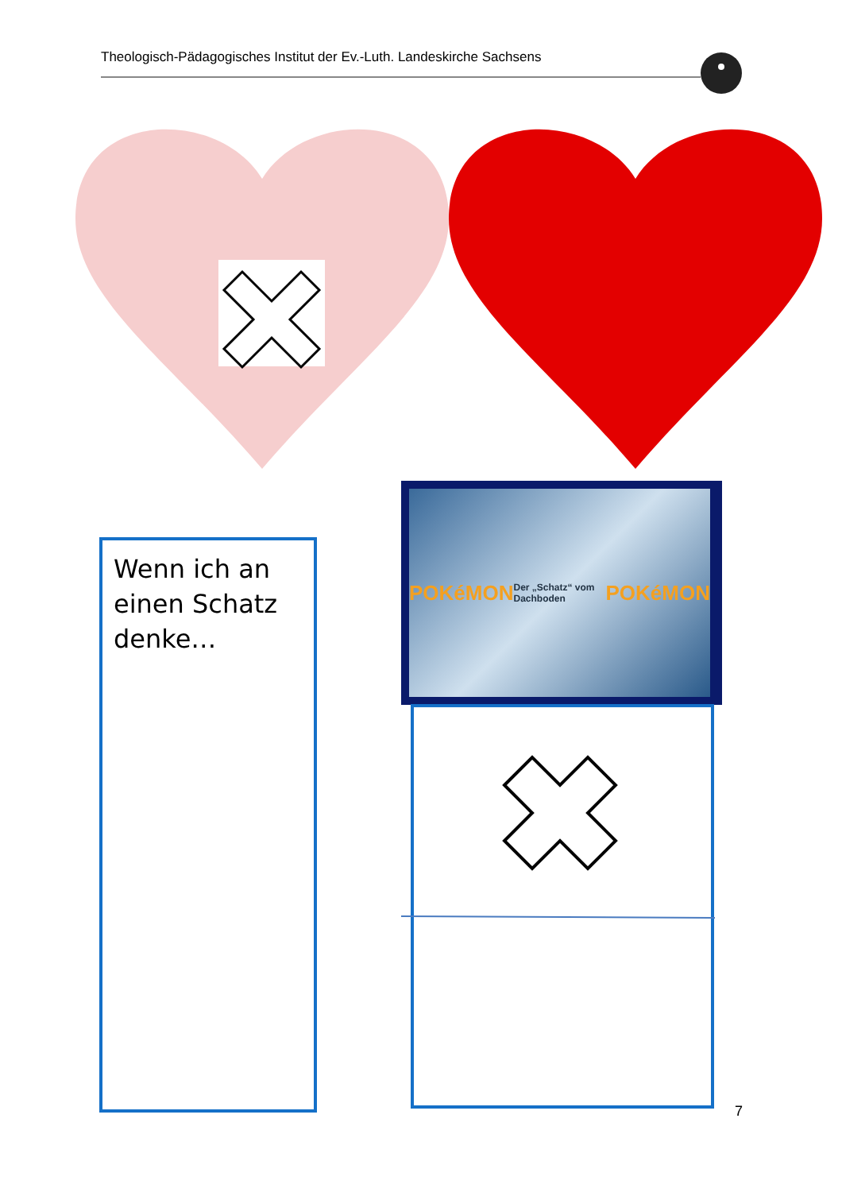Theologisch-Pädagogisches Institut der Ev.-Luth. Landeskirche Sachsens
Wenn ich an einen Schatz denke…
POKéMON Der „Schatz“ vom Dachboden POKéMON
7